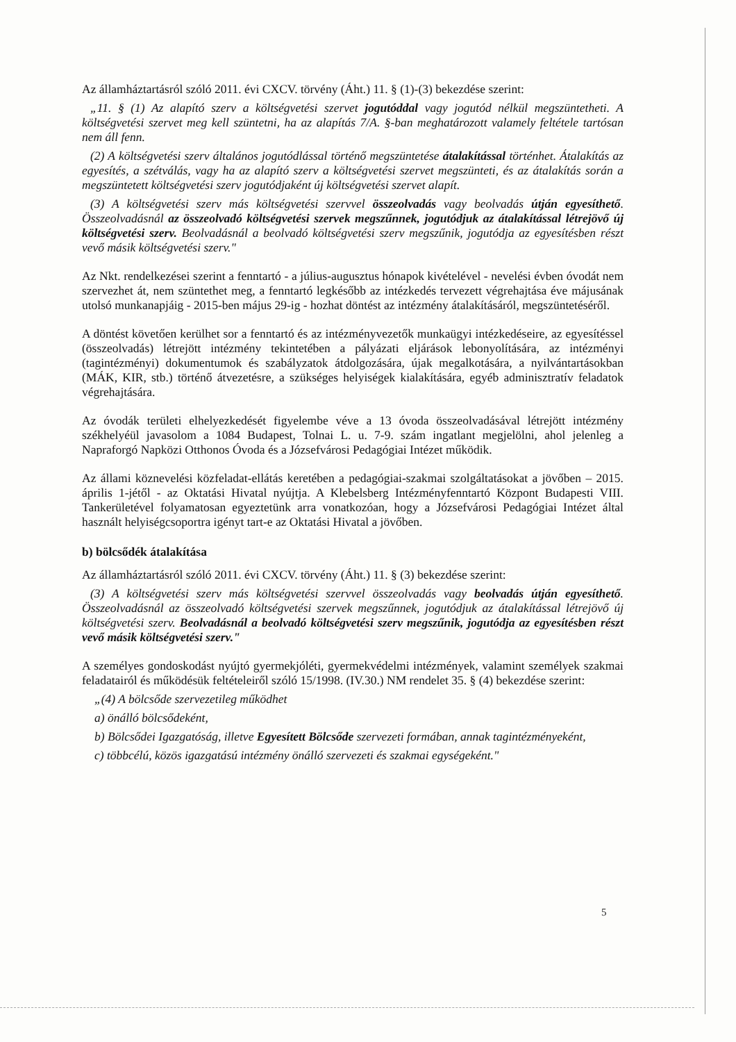Az államháztartásról szóló 2011. évi CXCV. törvény (Áht.) 11. § (1)-(3) bekezdése szerint:
„11. § (1) Az alapító szerv a költségvetési szervet jogutóddal vagy jogutód nélkül megszüntetheti. A költségvetési szervet meg kell szüntetni, ha az alapítás 7/A. §-ban meghatározott valamely feltétele tartósan nem áll fenn.
(2) A költségvetési szerv általános jogutódlással történő megszüntetése átalakítással történhet. Átalakítás az egyesítés, a szétválás, vagy ha az alapító szerv a költségvetési szervet megszünteti, és az átalakítás során a megszüntetett költségvetési szerv jogutódjaként új költségvetési szervet alapít.
(3) A költségvetési szerv más költségvetési szervvel összeolvadás vagy beolvadás útján egyesíthető. Összeolvadásnál az összeolvadó költségvetési szervek megszűnnek, jogutódjuk az átalakítással létrejövő új költségvetési szerv. Beolvadásnál a beolvadó költségvetési szerv megszűnik, jogutódja az egyesítésben részt vevő másik költségvetési szerv."
Az Nkt. rendelkezései szerint a fenntartó - a július-augusztus hónapok kivételével - nevelési évben óvodát nem szervezhet át, nem szüntethet meg, a fenntartó legkésőbb az intézkedés tervezett végrehajtása éve májusának utolsó munkanapjáig - 2015-ben május 29-ig - hozhat döntést az intézmény átalakításáról, megszüntetéséről.
A döntést követően kerülhet sor a fenntartó és az intézményvezetők munkaügyi intézkedéseire, az egyesítéssel (összeolvadás) létrejött intézmény tekintetében a pályázati eljárások lebonyolítására, az intézményi (tagintézményi) dokumentumok és szabályzatok átdolgozására, újak megalkotására, a nyilvántartásokban (MÁK, KIR, stb.) történő átvezetésre, a szükséges helyiségek kialakítására, egyéb adminisztratív feladatok végrehajtására.
Az óvodák területi elhelyezkedését figyelembe véve a 13 óvoda összeolvadásával létrejött intézmény székhelyéül javasolom a 1084 Budapest, Tolnai L. u. 7-9. szám ingatlant megjelölni, ahol jelenleg a Napraforgó Napközi Otthonos Óvoda és a Józsefvárosi Pedagógiai Intézet működik.
Az állami köznevelési közfeladat-ellátás keretében a pedagógiai-szakmai szolgáltatásokat a jövőben – 2015. április 1-jétől - az Oktatási Hivatal nyújtja. A Klebelsberg Intézményfenntartó Központ Budapesti VIII. Tankerületével folyamatosan egyeztetünk arra vonatkozóan, hogy a Józsefvárosi Pedagógiai Intézet által használt helyiségcsoportra igényt tart-e az Oktatási Hivatal a jövőben.
b) bölcsődék átalakítása
Az államháztartásról szóló 2011. évi CXCV. törvény (Áht.) 11. § (3) bekezdése szerint:
(3) A költségvetési szerv más költségvetési szervvel összeolvadás vagy beolvadás útján egyesíthető. Összeolvadásnál az összeolvadó költségvetési szervek megszűnnek, jogutódjuk az átalakítással létrejövő új költségvetési szerv. Beolvadásnál a beolvadó költségvetési szerv megszűnik, jogutódja az egyesítésben részt vevő másik költségvetési szerv."
A személyes gondoskodást nyújtó gyermekjóléti, gyermekvédelmi intézmények, valamint személyek szakmai feladatairól és működésük feltételeiről szóló 15/1998. (IV.30.) NM rendelet 35. § (4) bekezdése szerint:
„(4) A bölcsőde szervezetileg működhet
a) önálló bölcsődeként,
b) Bölcsődei Igazgatóság, illetve Egyesített Bölcsőde szervezeti formában, annak tagintézményeként,
c) többcélú, közös igazgatású intézmény önálló szervezeti és szakmai egységeként."
5